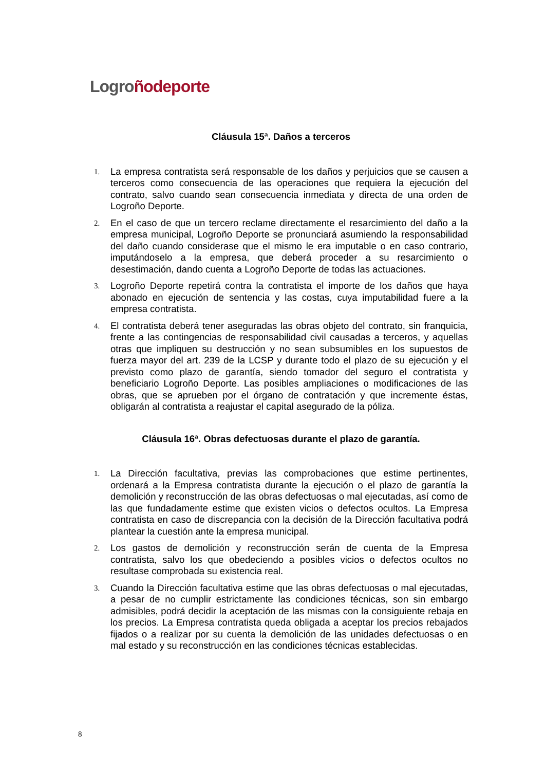Logro ñodeporte
Cláusula 15ª. Daños a terceros
1. La empresa contratista será responsable de los daños y perjuicios que se causen a terceros como consecuencia de las operaciones que requiera la ejecución del contrato, salvo cuando sean consecuencia inmediata y directa de una orden de Logroño Deporte.
2. En el caso de que un tercero reclame directamente el resarcimiento del daño a la empresa municipal, Logroño Deporte se pronunciará asumiendo la responsabilidad del daño cuando considerase que el mismo le era imputable o en caso contrario, imputándoselo a la empresa, que deberá proceder a su resarcimiento o desestimación, dando cuenta a Logroño Deporte de todas las actuaciones.
3. Logroño Deporte repetirá contra la contratista el importe de los daños que haya abonado en ejecución de sentencia y las costas, cuya imputabilidad fuere a la empresa contratista.
4. El contratista deberá tener aseguradas las obras objeto del contrato, sin franquicia, frente a las contingencias de responsabilidad civil causadas a terceros, y aquellas otras que impliquen su destrucción y no sean subsumibles en los supuestos de fuerza mayor del art. 239 de la LCSP y durante todo el plazo de su ejecución y el previsto como plazo de garantía, siendo tomador del seguro el contratista y beneficiario Logroño Deporte. Las posibles ampliaciones o modificaciones de las obras, que se aprueben por el órgano de contratación y que incremente éstas, obligarán al contratista a reajustar el capital asegurado de la póliza.
Cláusula 16ª. Obras defectuosas durante el plazo de garantía.
1. La Dirección facultativa, previas las comprobaciones que estime pertinentes, ordenará a la Empresa contratista durante la ejecución o el plazo de garantía la demolición y reconstrucción de las obras defectuosas o mal ejecutadas, así como de las que fundadamente estime que existen vicios o defectos ocultos. La Empresa contratista en caso de discrepancia con la decisión de la Dirección facultativa podrá plantear la cuestión ante la empresa municipal.
2. Los gastos de demolición y reconstrucción serán de cuenta de la Empresa contratista, salvo los que obedeciendo a posibles vicios o defectos ocultos no resultase comprobada su existencia real.
3. Cuando la Dirección facultativa estime que las obras defectuosas o mal ejecutadas, a pesar de no cumplir estrictamente las condiciones técnicas, son sin embargo admisibles, podrá decidir la aceptación de las mismas con la consiguiente rebaja en los precios. La Empresa contratista queda obligada a aceptar los precios rebajados fijados o a realizar por su cuenta la demolición de las unidades defectuosas o en mal estado y su reconstrucción en las condiciones técnicas establecidas.
8